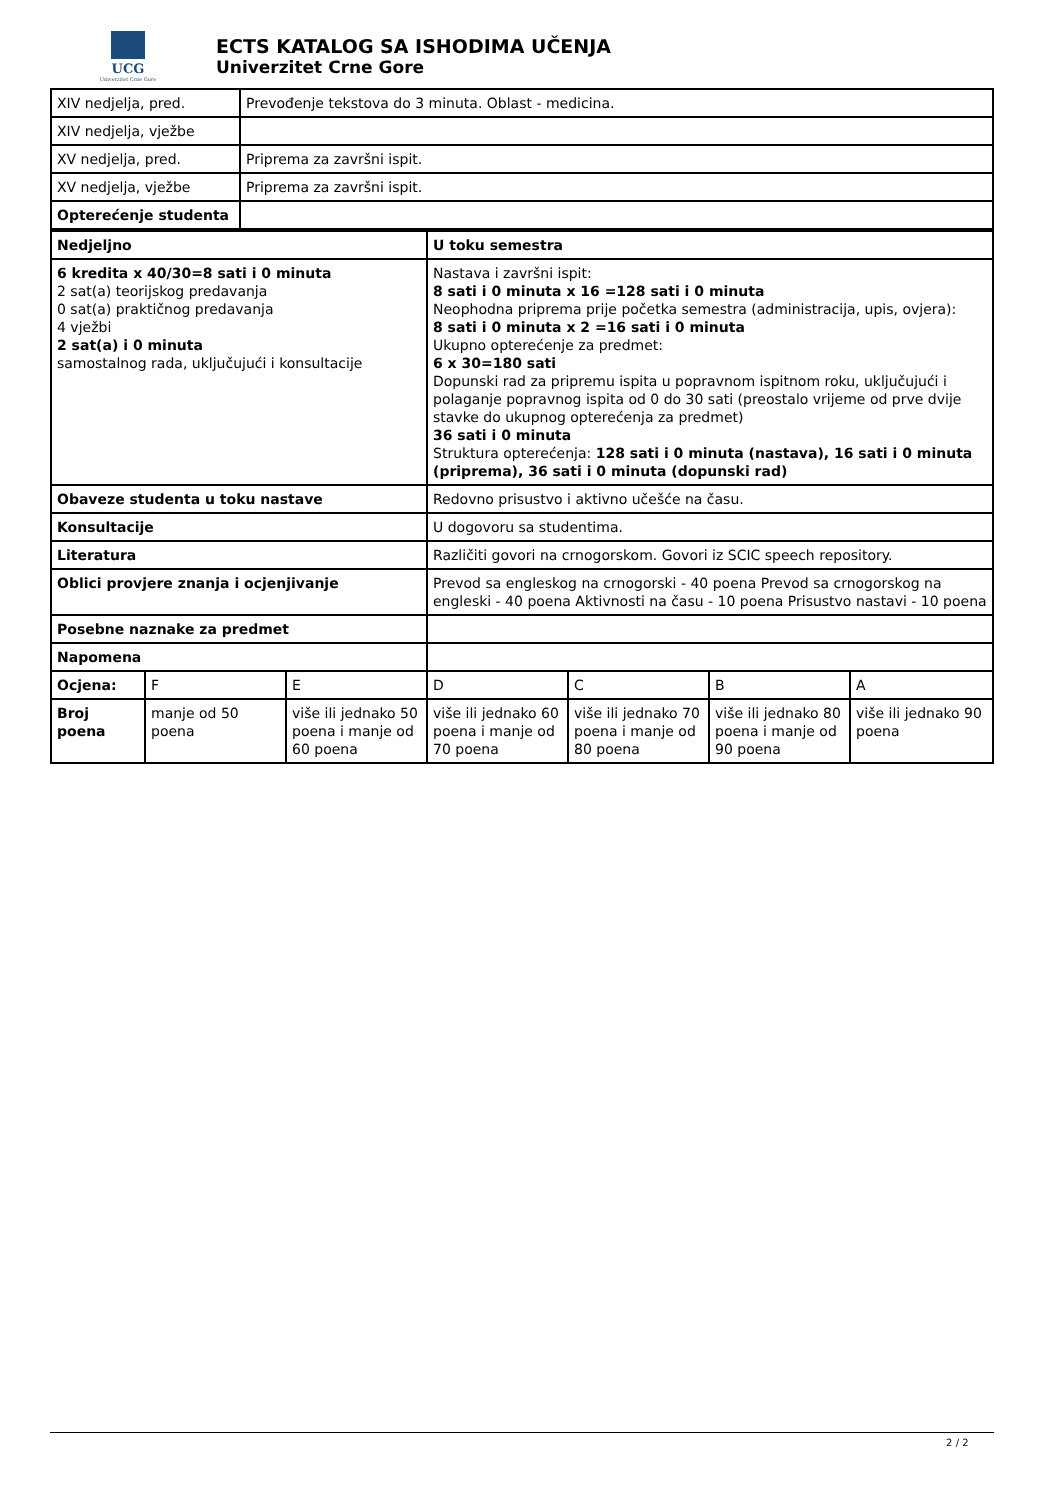UCG
Univerzitet Crne Gore
ECTS KATALOG SA ISHODIMA UČENJA
Univerzitet Crne Gore
| XIV nedjelja, pred. | Prevođenje tekstova do 3 minuta. Oblast - medicina. |
| XIV nedjelja, vježbe | |
| XV nedjelja, pred. | Priprema za završni ispit. |
| XV nedjelja, vježbe | Priprema za završni ispit. |
| Opterećenje studenta | |
| Nedjeljno | | | U toku semestra | | | |
| 6 kredita x 40/30=8 sati i 0 minuta 2 sat(a) teorijskog predavanja 0 sat(a) praktičnog predavanja 4 vježbi 2 sat(a) i 0 minuta samostalnog rada, uključujući i konsultacije | | | Nastava i završni ispit: 8 sati i 0 minuta x 16 =128 sati i 0 minuta Neophodna priprema prije početka semestra (administracija, upis, ovjera): 8 sati i 0 minuta x 2 =16 sati i 0 minuta Ukupno opterećenje za predmet: 6 x 30=180 sati Dopunski rad za pripremu ispita u popravnom ispitnom roku, uključujući i polaganje popravnog ispita od 0 do 30 sati (preostalo vrijeme od prve dvije stavke do ukupnog opterećenja za predmet) 36 sati i 0 minuta Struktura opterećenja: 128 sati i 0 minuta (nastava), 16 sati i 0 minuta (priprema), 36 sati i 0 minuta (dopunski rad) | | | |
| Obaveze studenta u toku nastave | | | Redovno prisustvo i aktivno učešće na času. | | | |
| Konsultacije | | | U dogovoru sa studentima. | | | |
| Literatura | | | Različiti govori na crnogorskom. Govori iz SCIC speech repository. | | | |
| Oblici provjere znanja i ocjenjivanje | | | Prevod sa engleskog na crnogorski - 40 poena Prevod sa crnogorskog na engleski - 40 poena Aktivnosti na času - 10 poena Prisustvo nastavi - 10 poena | | | |
| Posebne naznake za predmet | | | | | | |
| Napomena | | | | | | |
| Ocjena: | F | E | D | C | B | A |
| Broj poena | manje od 50 poena | više ili jednako 50 poena i manje od 60 poena | više ili jednako 60 poena i manje od 70 poena | više ili jednako 70 poena i manje od 80 poena | više ili jednako 80 poena i manje od 90 poena | više ili jednako 90 poena |
2 / 2